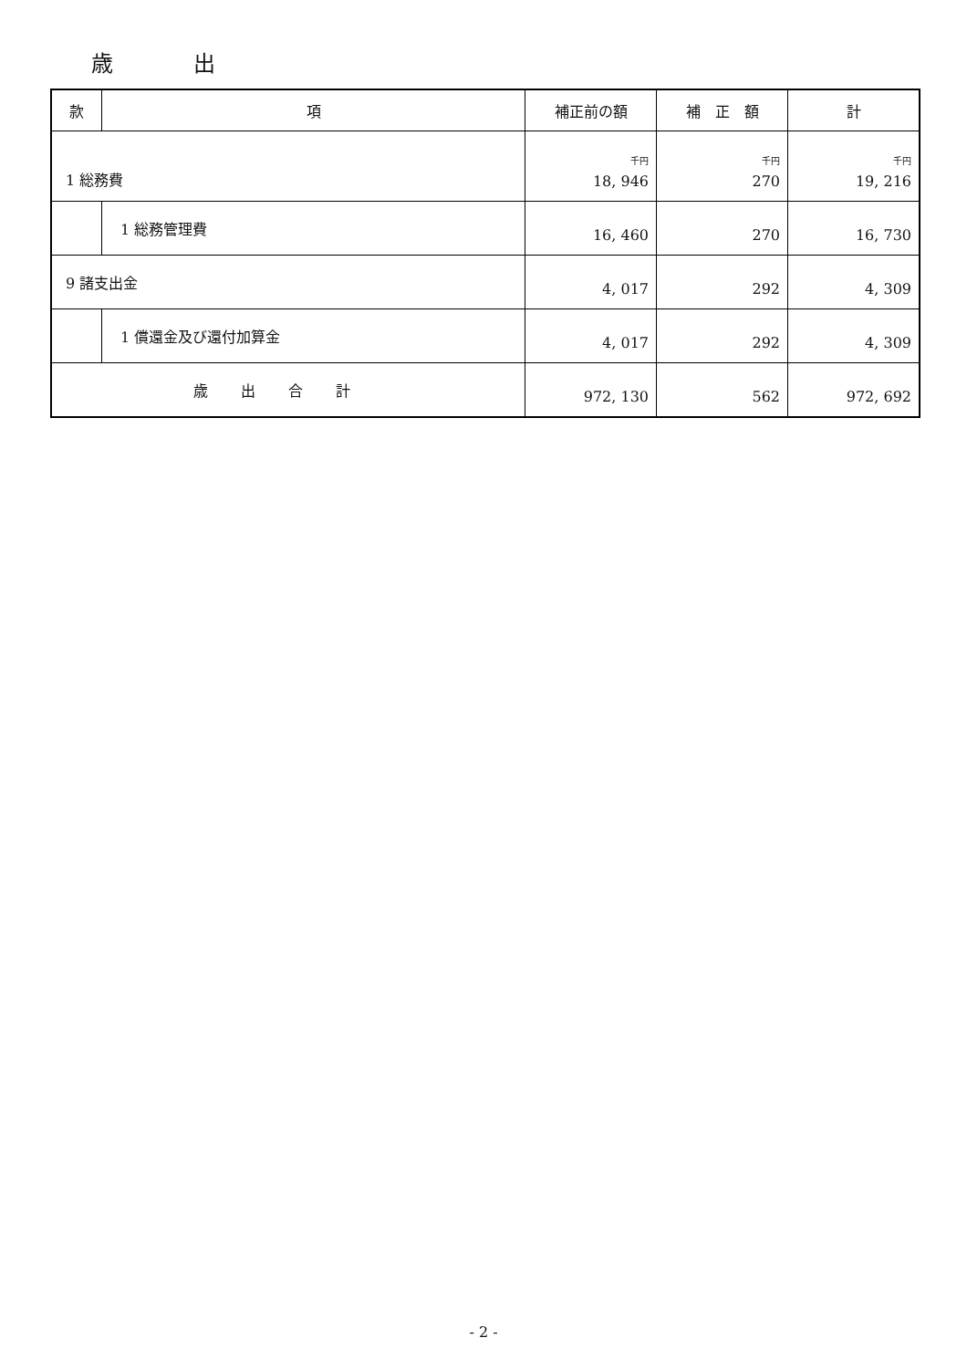歳 出
| 款 | 項 | 補正前の額 | 補 正 額 | 計 |
| --- | --- | --- | --- | --- |
| 1 総務費 | | 千円 18, 946 | 千円 270 | 千円 19, 216 |
| | 1 総務管理費 | 16, 460 | 270 | 16, 730 |
| 9 諸支出金 | | 4, 017 | 292 | 4, 309 |
| | 1 償還金及び還付加算金 | 4, 017 | 292 | 4, 309 |
| 歳出合計 | | 972, 130 | 562 | 972, 692 |
- 2 -